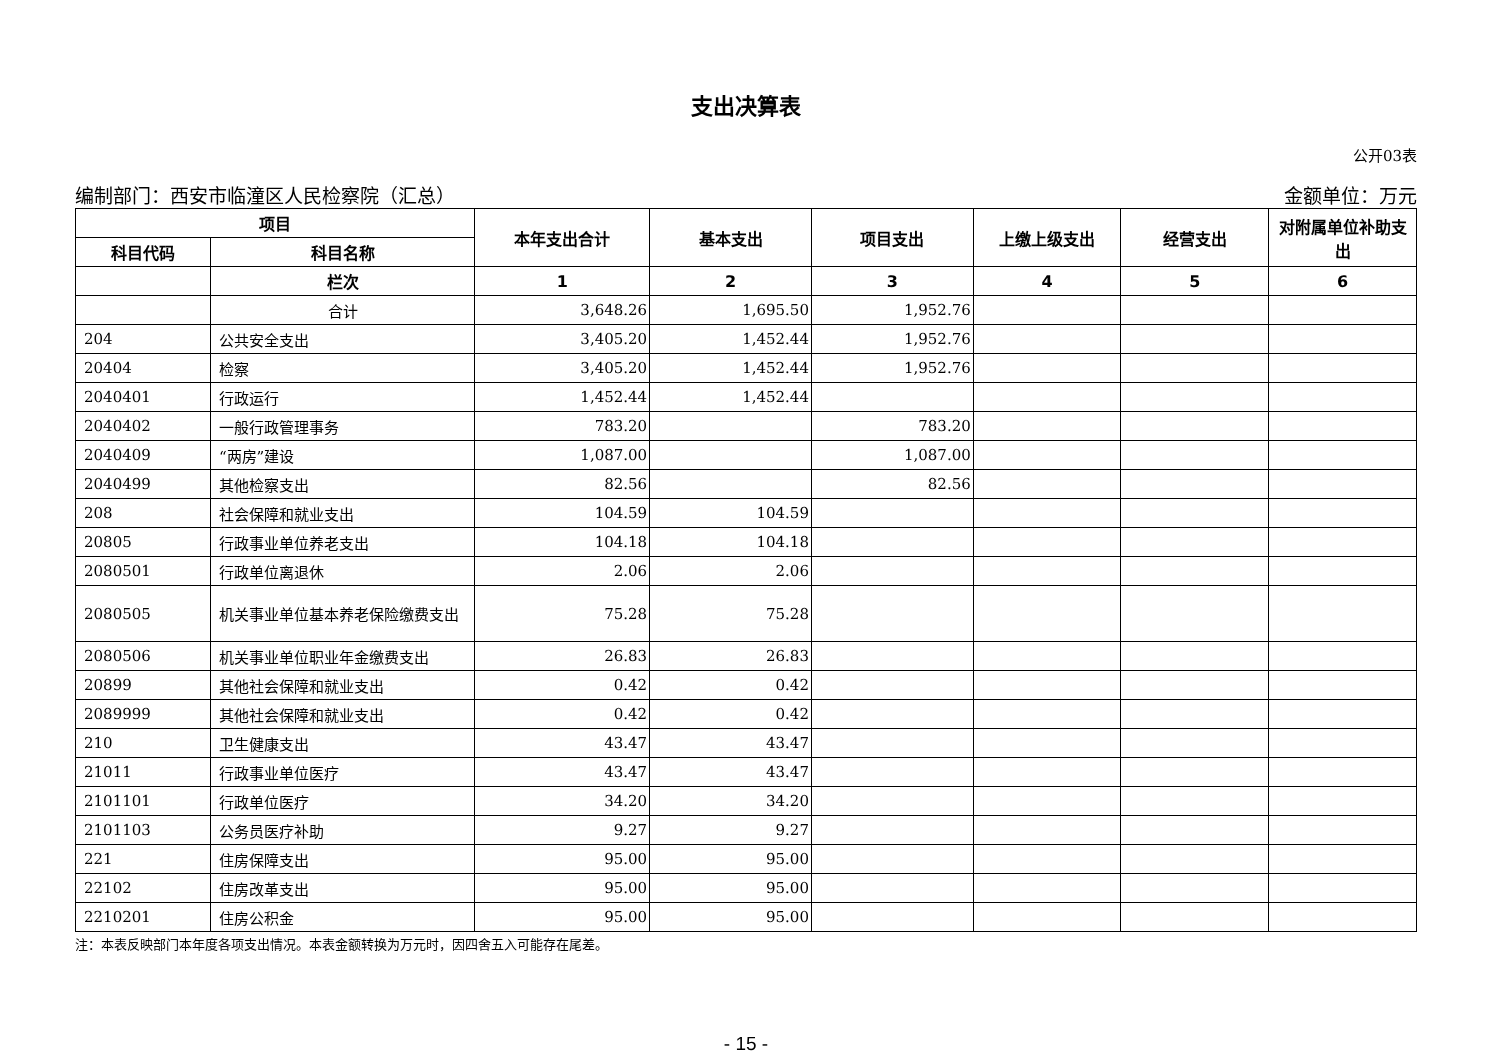支出决算表
公开03表
编制部门：西安市临潼区人民检察院（汇总） 金额单位：万元
| 项目 | | 本年支出合计 | 基本支出 | 项目支出 | 上缴上级支出 | 经营支出 | 对附属单位补助支出 |
| --- | --- | --- | --- | --- | --- | --- | --- |
| 科目代码 | 科目名称 | | | | | | |
| | 栏次 | 1 | 2 | 3 | 4 | 5 | 6 |
| | 合计 | 3,648.26 | 1,695.50 | 1,952.76 | | | |
| 204 | 公共安全支出 | 3,405.20 | 1,452.44 | 1,952.76 | | | |
| 20404 | 检察 | 3,405.20 | 1,452.44 | 1,952.76 | | | |
| 2040401 | 行政运行 | 1,452.44 | 1,452.44 | | | | |
| 2040402 | 一般行政管理事务 | 783.20 | | 783.20 | | | |
| 2040409 | “两房”建设 | 1,087.00 | | 1,087.00 | | | |
| 2040499 | 其他检察支出 | 82.56 | | 82.56 | | | |
| 208 | 社会保障和就业支出 | 104.59 | 104.59 | | | | |
| 20805 | 行政事业单位养老支出 | 104.18 | 104.18 | | | | |
| 2080501 | 行政单位离退休 | 2.06 | 2.06 | | | | |
| 2080505 | 机关事业单位基本养老保险缴费支出 | 75.28 | 75.28 | | | | |
| 2080506 | 机关事业单位职业年金缴费支出 | 26.83 | 26.83 | | | | |
| 20899 | 其他社会保障和就业支出 | 0.42 | 0.42 | | | | |
| 2089999 | 其他社会保障和就业支出 | 0.42 | 0.42 | | | | |
| 210 | 卫生健康支出 | 43.47 | 43.47 | | | | |
| 21011 | 行政事业单位医疗 | 43.47 | 43.47 | | | | |
| 2101101 | 行政单位医疗 | 34.20 | 34.20 | | | | |
| 2101103 | 公务员医疗补助 | 9.27 | 9.27 | | | | |
| 221 | 住房保障支出 | 95.00 | 95.00 | | | | |
| 22102 | 住房改革支出 | 95.00 | 95.00 | | | | |
| 2210201 | 住房公积金 | 95.00 | 95.00 | | | | |
注：本表反映部门本年度各项支出情况。本表金额转换为万元时，因四舍五入可能存在尾差。
- 15 -